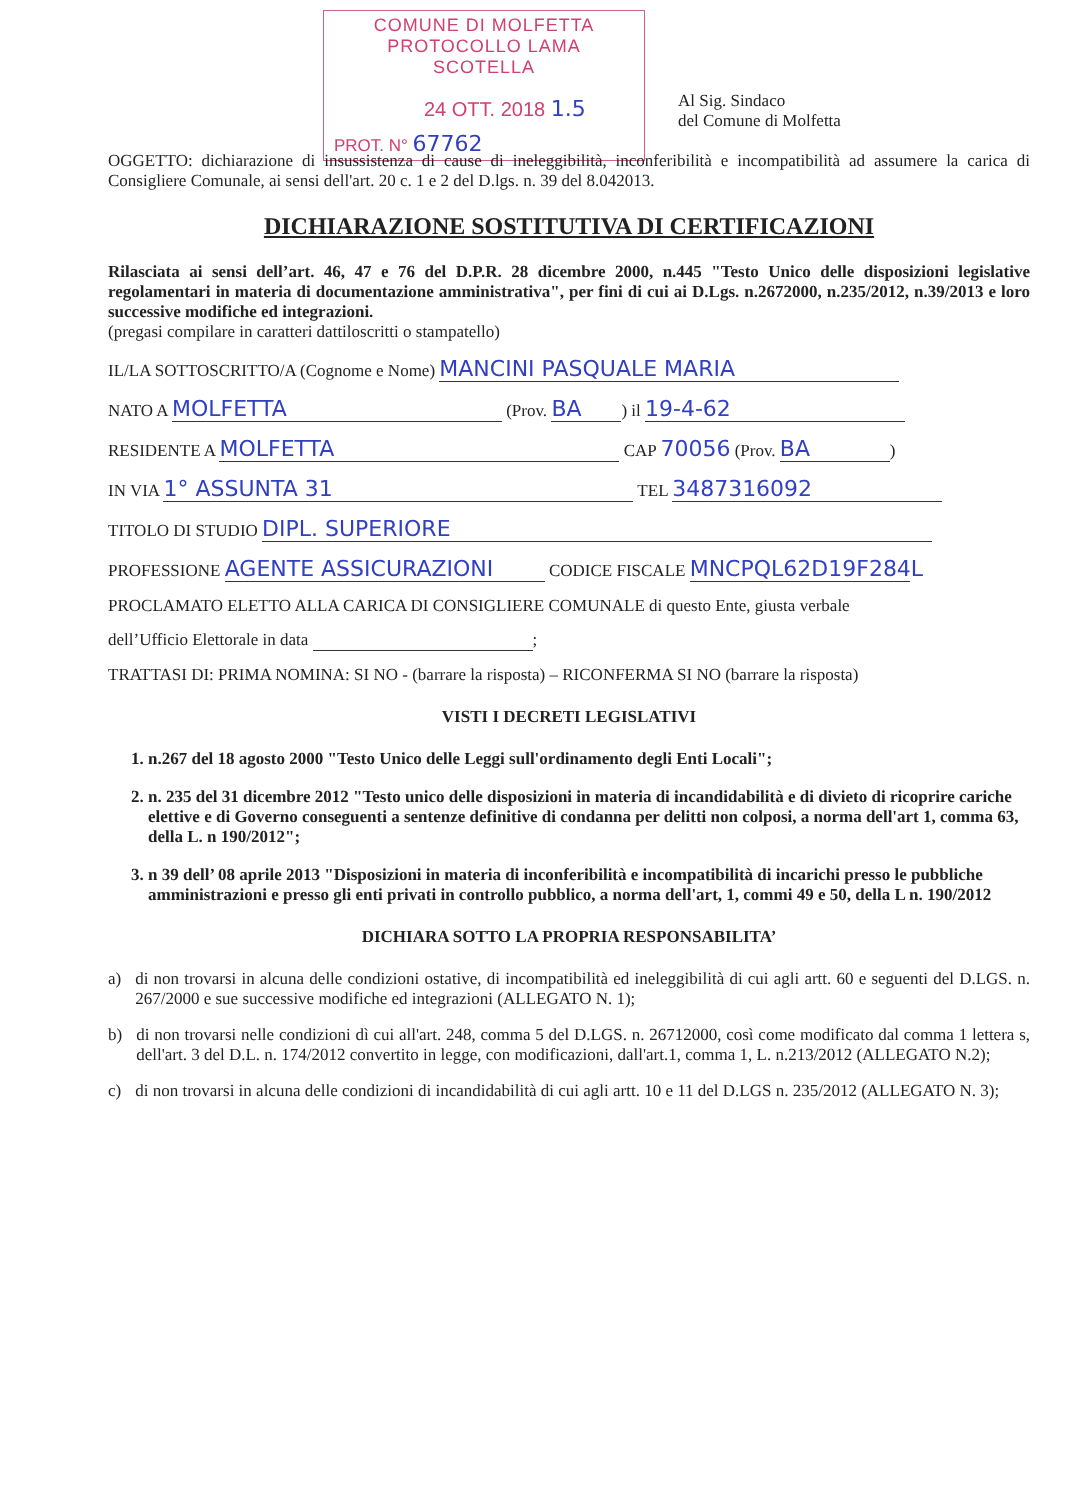COMUNE DI MOLFETTA
PROTOCOLLO LAMA SCOTELLA
24 OTT. 2018 1.5
PROT. N° 67762
Al Sig. Sindaco
del Comune di Molfetta
OGGETTO: dichiarazione di insussistenza di cause di ineleggibilità, inconferibilità e incompatibilità ad assumere la carica di Consigliere Comunale, ai sensi dell'art. 20 c. 1 e 2 del D.lgs. n. 39 del 8.042013.
DICHIARAZIONE SOSTITUTIVA DI CERTIFICAZIONI
Rilasciata ai sensi dell’art. 46, 47 e 76 del D.P.R. 28 dicembre 2000, n.445 "Testo Unico delle disposizioni legislative regolamentari in materia di documentazione amministrativa", per fini di cui ai D.Lgs. n.2672000, n.235/2012, n.39/2013 e loro successive modifiche ed integrazioni.
(pregasi compilare in caratteri dattiloscritti o stampatello)
IL/LA SOTTOSCRITTO/A (Cognome e Nome) MANCINI PASQUALE MARIA
NATO A MOLFETTA (Prov. BA) il 19-4-62
RESIDENTE A MOLFETTA CAP 70056 (Prov. BA)
IN VIA 1° ASSUNTA 31 TEL 3487316092
TITOLO DI STUDIO DIPL. SUPERIORE
PROFESSIONE AGENTE ASSICURAZIONI CODICE FISCALE MNCPQL62D19F284L
PROCLAMATO ELETTO ALLA CARICA DI CONSIGLIERE COMUNALE di questo Ente, giusta verbale
dell’Ufficio Elettorale in data ;
TRATTASI DI: PRIMA NOMINA: SI NO - (barrare la risposta) – RICONFERMA SI NO (barrare la risposta)
VISTI I DECRETI LEGISLATIVI
1. n.267 del 18 agosto 2000 "Testo Unico delle Leggi sull'ordinamento degli Enti Locali";
2. n. 235 del 31 dicembre 2012 "Testo unico delle disposizioni in materia di incandidabilità e di divieto di ricoprire cariche elettive e di Governo conseguenti a sentenze definitive di condanna per delitti non colposi, a norma dell'art 1, comma 63, della L. n 190/2012";
3. n 39 dell’ 08 aprile 2013 "Disposizioni in materia di inconferibilità e incompatibilità di incarichi presso le pubbliche amministrazioni e presso gli enti privati in controllo pubblico, a norma dell'art, 1, commi 49 e 50, della L n. 190/2012
DICHIARA SOTTO LA PROPRIA RESPONSABILITA’
a) di non trovarsi in alcuna delle condizioni ostative, di incompatibilità ed ineleggibilità di cui agli artt. 60 e seguenti del D.LGS. n. 267/2000 e sue successive modifiche ed integrazioni (ALLEGATO N. 1);
b) di non trovarsi nelle condizioni dì cui all'art. 248, comma 5 del D.LGS. n. 26712000, così come modificato dal comma 1 lettera s, dell'art. 3 del D.L. n. 174/2012 convertito in legge, con modificazioni, dall'art.1, comma 1, L. n.213/2012 (ALLEGATO N.2);
c) di non trovarsi in alcuna delle condizioni di incandidabilità di cui agli artt. 10 e 11 del D.LGS n. 235/2012 (ALLEGATO N. 3);